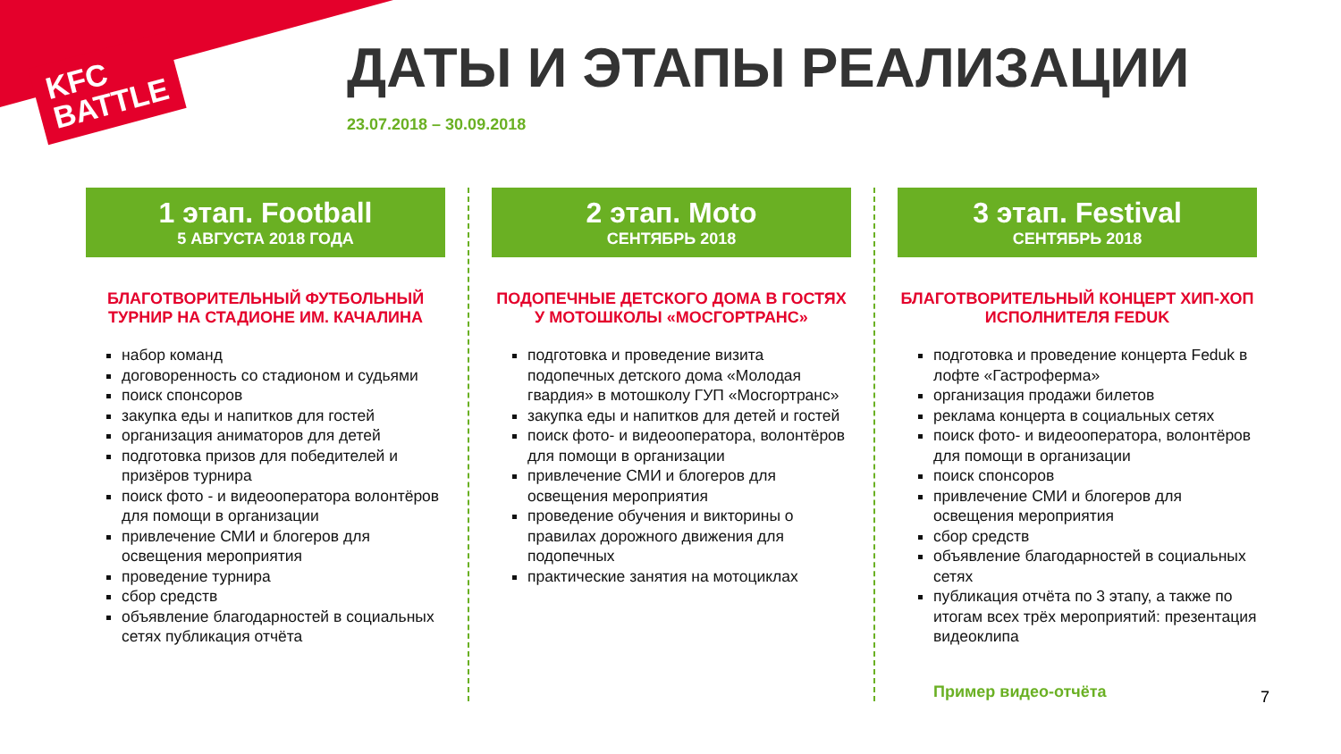KFC
BATTLE
ДАТЫ И ЭТАПЫ РЕАЛИЗАЦИИ
23.07.2018 – 30.09.2018
1 этап. Football
5 АВГУСТА 2018 ГОДА
БЛАГОТВОРИТЕЛЬНЫЙ ФУТБОЛЬНЫЙ ТУРНИР НА СТАДИОНЕ ИМ. КАЧАЛИНА
набор команд
договоренность со стадионом и судьями
поиск спонсоров
закупка еды и напитков для гостей
организация аниматоров для детей
подготовка призов для победителей и призёров турнира
поиск фото - и видеооператора волонтёров для помощи в организации
привлечение СМИ и блогеров для освещения мероприятия
проведение турнира
сбор средств
объявление благодарностей в социальных сетях публикация отчёта
2 этап. Moto
СЕНТЯБРЬ 2018
ПОДОПЕЧНЫЕ ДЕТСКОГО ДОМА В ГОСТЯХ У МОТОШКОЛЫ «МОСГОРТРАНС»
подготовка и проведение визита подопечных детского дома «Молодая гвардия» в мотошколу ГУП «Мосгортранс»
закупка еды и напитков для детей и гостей
поиск фото- и видеооператора, волонтёров для помощи в организации
привлечение СМИ и блогеров для освещения мероприятия
проведение обучения и викторины о правилах дорожного движения для подопечных
практические занятия на мотоциклах
3 этап. Festival
СЕНТЯБРЬ 2018
БЛАГОТВОРИТЕЛЬНЫЙ КОНЦЕРТ ХИП-ХОП ИСПОЛНИТЕЛЯ FEDUK
подготовка и проведение концерта Feduk в лофте «Гастроферма»
организация продажи билетов
реклама концерта в социальных сетях
поиск фото- и видеооператора, волонтёров для помощи в организации
поиск спонсоров
привлечение СМИ и блогеров для освещения мероприятия
сбор средств
объявление благодарностей в социальных сетях
публикация отчёта по 3 этапу, а также по итогам всех трёх мероприятий: презентация видеоклипа
Пример видео-отчёта
7